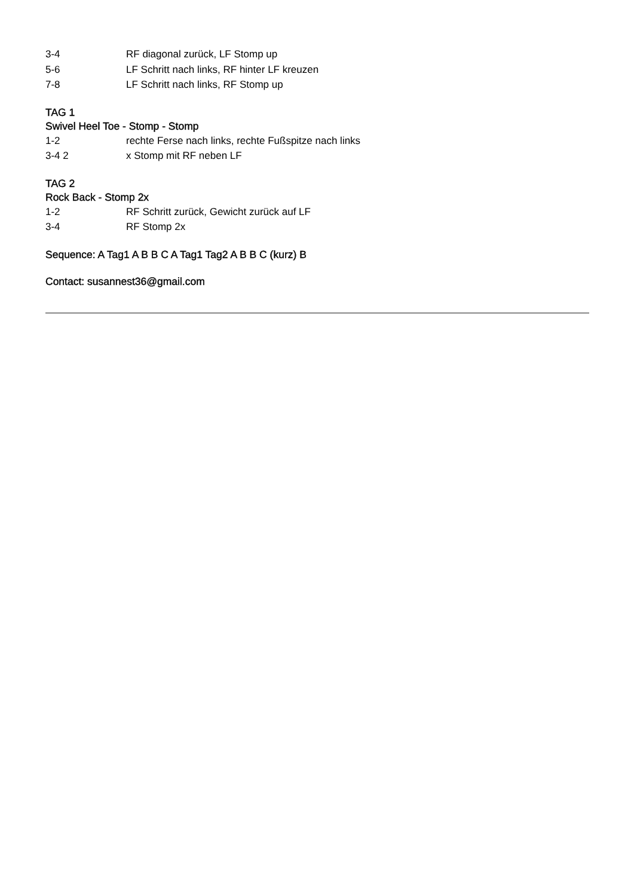3-4 RF diagonal zurück, LF Stomp up
5-6 LF Schritt nach links, RF hinter LF kreuzen
7-8 LF Schritt nach links, RF Stomp up
TAG 1
Swivel Heel Toe - Stomp - Stomp
1-2 rechte Ferse nach links, rechte Fußspitze nach links
3-4 2 x Stomp mit RF neben LF
TAG 2
Rock Back - Stomp 2x
1-2 RF Schritt zurück, Gewicht zurück auf LF
3-4 RF Stomp 2x
Sequence: A Tag1 A B B C A Tag1 Tag2 A B B C (kurz) B
Contact: susannest36@gmail.com